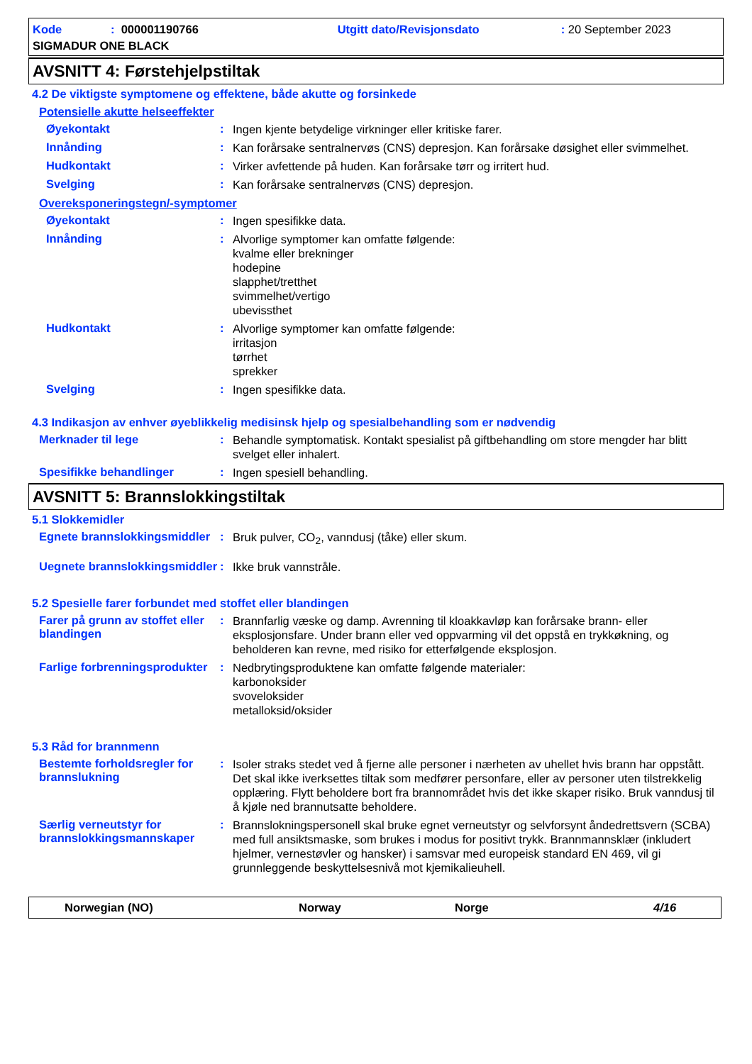Kode: 000001190766 Utgitt dato/Revisjonsdato: 20 September 2023
SIGMADUR ONE BLACK
AVSNITT 4: Førstehjelpstiltak
4.2 De viktigste symptomene og effektene, både akutte og forsinkede
Potensielle akutte helseeffekter
Øyekontakt :
Ingen kjente betydelige virkninger eller kritiske farer.
Innånding :
Kan forårsake sentralnervøs (CNS) depresjon. Kan forårsake døsighet eller svimmelhet.
Hudkontakt :
Virker avfettende på huden. Kan forårsake tørr og irritert hud.
Svelging :
Kan forårsake sentralnervøs (CNS) depresjon.
Overeksponeringstegn/-symptomer
Øyekontakt :
Ingen spesifikke data.
Innånding :
Alvorlige symptomer kan omfatte følgende:
kvalme eller brekninger
hodepine
slapphet/tretthet
svimmelhet/vertigo
ubevissthet
Hudkontakt :
Alvorlige symptomer kan omfatte følgende:
irritasjon
tørrhet
sprekker
Svelging :
Ingen spesifikke data.
4.3 Indikasjon av enhver øyeblikkelig medisinsk hjelp og spesialbehandling som er nødvendig
Merknader til lege :
Behandle symptomatisk. Kontakt spesialist på giftbehandling om store mengder har blitt svelget eller inhalert.
Spesifikke behandlinger :
Ingen spesiell behandling.
AVSNITT 5: Brannslokkingstiltak
5.1 Slokkemidler
Egnete brannslokkingsmiddler
:
Bruk pulver, CO<sub>2</sub>, vanndusj (tåke) eller skum.
Uegnete brannslokkingsmiddler
:
Ikke bruk vannstråle.
5.2 Spesielle farer forbundet med stoffet eller blandingen
Farer på grunn av stoffet eller blandingen
:
Brannfarlig væske og damp. Avrenning til kloakkavløp kan forårsake brann- eller eksplosjonsfare. Under brann eller ved oppvarming vil det oppstå en trykkøkning, og beholderen kan revne, med risiko for etterfølgende eksplosjon.
Farlige forbrenningsprodukter
:
Nedbrytingsproduktene kan omfatte følgende materialer:
karbonoksider
svoveloksider
metalloksid/oksider
5.3 Råd for brannmenn
Bestemte forholdsregler for brannslukning
:
Isoler straks stedet ved å fjerne alle personer i nærheten av uhellet hvis brann har oppstått. Det skal ikke iverksettes tiltak som medfører personfare, eller av personer uten tilstrekkelig opplæring. Flytt beholdere bort fra brannområdet hvis det ikke skaper risiko. Bruk vanndusj til å kjøle ned brannutsatte beholdere.
Særlig verneutstyr for brannslokkingsmannskaper
:
Brannslokningspersonell skal bruke egnet verneutstyr og selvforsynt åndedrettsvern (SCBA) med full ansiktsmaske, som brukes i modus for positivt trykk. Brannmannsklær (inkludert hjelmer, vernestøvler og hansker) i samsvar med europeisk standard EN 469, vil gi grunnleggende beskyttelsesnivå mot kjemikalieuhell.
Norwegian (NO) Norway Norge 4/16